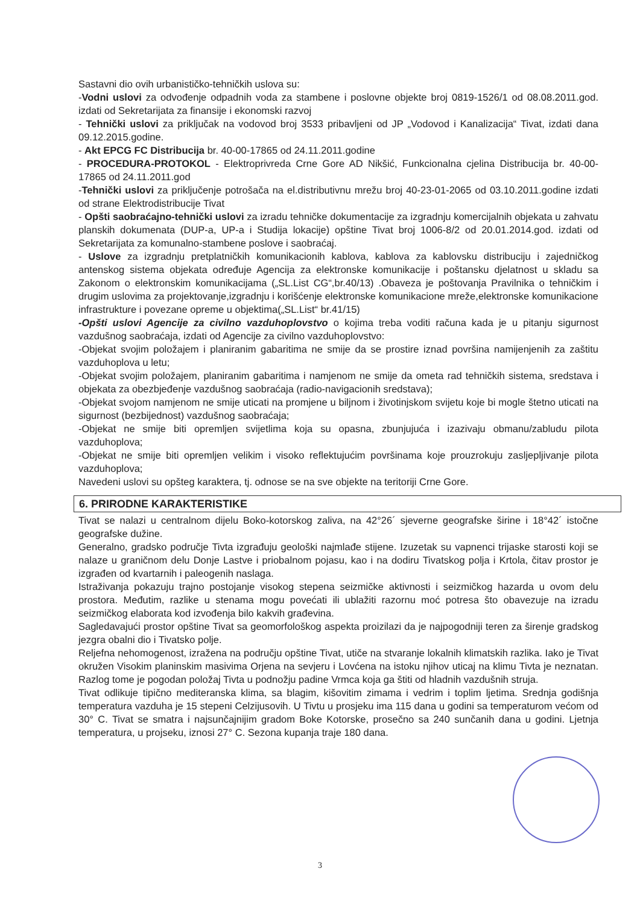Sastavni dio ovih urbanističko-tehničkih uslova su:
-Vodni uslovi za odvođenje odpadnih voda za stambene i poslovne objekte broj 0819-1526/1 od 08.08.2011.god. izdati od Sekretarijata za finansije i ekonomski razvoj
- Tehnički uslovi za priključak na vodovod broj 3533 pribavljeni od JP „Vodovod i Kanalizacija“ Tivat, izdati dana 09.12.2015.godine.
- Akt EPCG FC Distribucija br. 40-00-17865 od 24.11.2011.godine
- PROCEDURA-PROTOKOL - Elektroprivreda Crne Gore AD Nikšić, Funkcionalna cjelina Distribucija br. 40-00-17865 od 24.11.2011.god
-Tehnički uslovi za priključenje potrošača na el.distributivnu mrežu broj 40-23-01-2065 od 03.10.2011.godine izdati od strane Elektrodistribucije Tivat
- Opšti saobraćajno-tehnički uslovi za izradu tehničke dokumentacije za izgradnju komercijalnih objekata u zahvatu planskih dokumenata (DUP-a, UP-a i Studija lokacije) opštine Tivat broj 1006-8/2 od 20.01.2014.god. izdati od Sekretarijata za komunalno-stambene poslove i saobraćaj.
- Uslove za izgradnju pretplatničkih komunikacionih kablova, kablova za kablovsku distribuciju i zajedničkog antenskog sistema objekata određuje Agencija za elektronske komunikacije i poštansku djelatnost u skladu sa Zakonom o elektronskim komunikacijama („SL.List CG“,br.40/13) .Obaveza je poštovanja Pravilnika o tehničkim i drugim uslovima za projektovanje,izgradnju i korišćenje elektronske komunikacione mreže,elektronske komunikacione infrastrukture i povezane opreme u objektima(„SL.List“ br.41/15)
-Opšti uslovi Agencije za civilno vazduhoplovstvo o kojima treba voditi računa kada je u pitanju sigurnost vazdušnog saobraćaja, izdati od Agencije za civilno vazduhoplovstvo:
-Objekat svojim položajem i planiranim gabaritima ne smije da se prostire iznad površina namijenjenih za zaštitu vazduhoplova u letu;
-Objekat svojim položajem, planiranim gabaritima i namjenom ne smije da ometa rad tehničkih sistema, sredstava i objekata za obezbjeđenje vazdušnog saobraćaja (radio-navigacionih sredstava);
-Objekat svojom namjenom ne smije uticati na promjene u biljnom i životinjskom svijetu koje bi mogle štetno uticati na sigurnost (bezbijednost) vazdušnog saobraćaja;
-Objekat ne smije biti opremljen svijetlima koja su opasna, zbunjujuća i izazivaju obmanu/zabludu pilota vazduhoplova;
-Objekat ne smije biti opremljen velikim i visoko reflektujućim površinama koje prouzrokuju zasljepljivanje pilota vazduhoplova;
Navedeni uslovi su opšteg karaktera, tj. odnose se na sve objekte na teritoriji Crne Gore.
6. PRIRODNE KARAKTERISTIKE
Tivat se nalazi u centralnom dijelu Boko-kotorskog zaliva, na 42°26´ sjeverne geografske širine i 18°42´ istočne geografske dužine.
Generalno, gradsko područje Tivta izgrađuju geološki najmlađe stijene. Izuzetak su vapnenci trijaske starosti koji se nalaze u graničnom delu Donje Lastve i priobalnom pojasu, kao i na dodiru Tivatskog polja i Krtola, čitav prostor je izgrađen od kvartarnih i paleogenih naslaga.
Istraživanja pokazuju trajno postojanje visokog stepena seizmičke aktivnosti i seizmičkog hazarda u ovom delu prostora. Međutim, razlike u stenama mogu povećati ili ublažiti razornu moć potresa što obavezuje na izradu seizmičkog elaborata kod izvođenja bilo kakvih građevina.
Sagledavajući prostor opštine Tivat sa geomorfološkog aspekta proizilazi da je najpogodniji teren za širenje gradskog jezgra obalni dio i Tivatsko polje.
Reljefna nehomogenost, izražena na području opštine Tivat, utiče na stvaranje lokalnih klimatskih razlika. Iako je Tivat okružen Visokim planinskim masivima Orjena na sevjeru i Lovćena na istoku njihov uticaj na klimu Tivta je neznatan. Razlog tome je pogodan položaj Tivta u podnožju padine Vrmca koja ga štiti od hladnih vazdušnih struja.
Tivat odlikuje tipično mediteranska klima, sa blagim, kišovitim zimama i vedrim i toplim ljetima. Srednja godišnja temperatura vazduha je 15 stepeni Celzijusovih. U Tivtu u prosjeku ima 115 dana u godini sa temperaturom većom od 30° C. Tivat se smatra i najsunčajnijim gradom Boke Kotorske, prosečno sa 240 sunčanih dana u godini. Ljetnja temperatura, u projseku, iznosi 27° C. Sezona kupanja traje 180 dana.
3